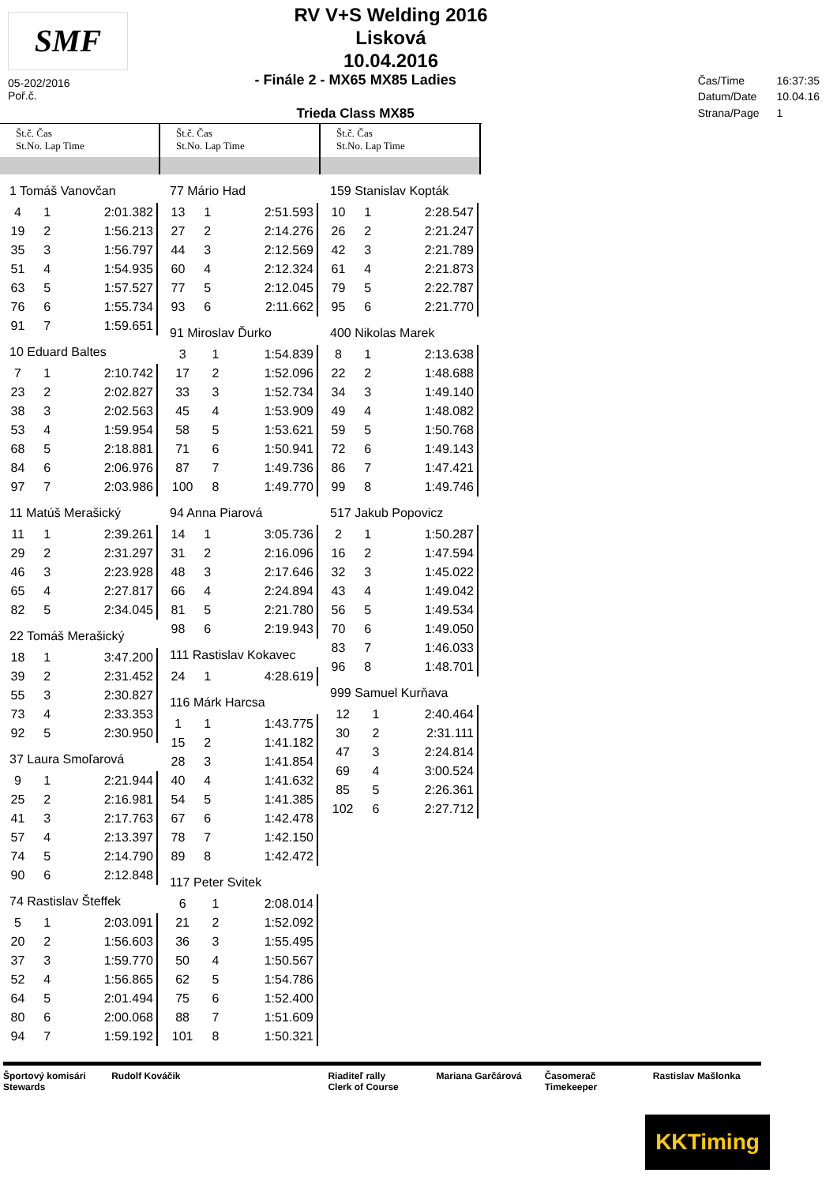SMF
RV V+S Welding 2016
Lisková
10.04.2016
05-202/2016
Poř.č.
- Finále 2 - MX65 MX85 Ladies
Trieda Class MX85
| Čas/Time | 16:37:35 |
| Datum/Date | 10.04.16 |
| Strana/Page | 1 |
Št.č. Čas
St.No. Lap Time
1 Tomáš Vanovčan
| 4 | 1 | 2:01.382 |
| 19 | 2 | 1:56.213 |
| 35 | 3 | 1:56.797 |
| 51 | 4 | 1:54.935 |
| 63 | 5 | 1:57.527 |
| 76 | 6 | 1:55.734 |
| 91 | 7 | 1:59.651 |
10 Eduard Baltes
| 7 | 1 | 2:10.742 |
| 23 | 2 | 2:02.827 |
| 38 | 3 | 2:02.563 |
| 53 | 4 | 1:59.954 |
| 68 | 5 | 2:18.881 |
| 84 | 6 | 2:06.976 |
| 97 | 7 | 2:03.986 |
11 Matúš Merašický
| 11 | 1 | 2:39.261 |
| 29 | 2 | 2:31.297 |
| 46 | 3 | 2:23.928 |
| 65 | 4 | 2:27.817 |
| 82 | 5 | 2:34.045 |
22 Tomáš Merašický
| 18 | 1 | 3:47.200 |
| 39 | 2 | 2:31.452 |
| 55 | 3 | 2:30.827 |
| 73 | 4 | 2:33.353 |
| 92 | 5 | 2:30.950 |
37 Laura Smoľarová
| 9 | 1 | 2:21.944 |
| 25 | 2 | 2:16.981 |
| 41 | 3 | 2:17.763 |
| 57 | 4 | 2:13.397 |
| 74 | 5 | 2:14.790 |
| 90 | 6 | 2:12.848 |
74 Rastislav Šteffek
| 5 | 1 | 2:03.091 |
| 20 | 2 | 1:56.603 |
| 37 | 3 | 1:59.770 |
| 52 | 4 | 1:56.865 |
| 64 | 5 | 2:01.494 |
| 80 | 6 | 2:00.068 |
| 94 | 7 | 1:59.192 |
Št.č. Čas
St.No. Lap Time
77 Mário Had
| 13 | 1 | 2:51.593 |
| 27 | 2 | 2:14.276 |
| 44 | 3 | 2:12.569 |
| 60 | 4 | 2:12.324 |
| 77 | 5 | 2:12.045 |
| 93 | 6 | 2:11.662 |
91 Miroslav Ďurko
| 3 | 1 | 1:54.839 |
| 17 | 2 | 1:52.096 |
| 33 | 3 | 1:52.734 |
| 45 | 4 | 1:53.909 |
| 58 | 5 | 1:53.621 |
| 71 | 6 | 1:50.941 |
| 87 | 7 | 1:49.736 |
| 100 | 8 | 1:49.770 |
94 Anna Piarová
| 14 | 1 | 3:05.736 |
| 31 | 2 | 2:16.096 |
| 48 | 3 | 2:17.646 |
| 66 | 4 | 2:24.894 |
| 81 | 5 | 2:21.780 |
| 98 | 6 | 2:19.943 |
111 Rastislav Kokavec
| 24 | 1 | 4:28.619 |
116 Márk Harcsa
| 1 | 1 | 1:43.775 |
| 15 | 2 | 1:41.182 |
| 28 | 3 | 1:41.854 |
| 40 | 4 | 1:41.632 |
| 54 | 5 | 1:41.385 |
| 67 | 6 | 1:42.478 |
| 78 | 7 | 1:42.150 |
| 89 | 8 | 1:42.472 |
117 Peter Svitek
| 6 | 1 | 2:08.014 |
| 21 | 2 | 1:52.092 |
| 36 | 3 | 1:55.495 |
| 50 | 4 | 1:50.567 |
| 62 | 5 | 1:54.786 |
| 75 | 6 | 1:52.400 |
| 88 | 7 | 1:51.609 |
| 101 | 8 | 1:50.321 |
Št.č. Čas
St.No. Lap Time
159 Stanislav Kopták
| 10 | 1 | 2:28.547 |
| 26 | 2 | 2:21.247 |
| 42 | 3 | 2:21.789 |
| 61 | 4 | 2:21.873 |
| 79 | 5 | 2:22.787 |
| 95 | 6 | 2:21.770 |
400 Nikolas Marek
| 8 | 1 | 2:13.638 |
| 22 | 2 | 1:48.688 |
| 34 | 3 | 1:49.140 |
| 49 | 4 | 1:48.082 |
| 59 | 5 | 1:50.768 |
| 72 | 6 | 1:49.143 |
| 86 | 7 | 1:47.421 |
| 99 | 8 | 1:49.746 |
517 Jakub Popovicz
| 2 | 1 | 1:50.287 |
| 16 | 2 | 1:47.594 |
| 32 | 3 | 1:45.022 |
| 43 | 4 | 1:49.042 |
| 56 | 5 | 1:49.534 |
| 70 | 6 | 1:49.050 |
| 83 | 7 | 1:46.033 |
| 96 | 8 | 1:48.701 |
999 Samuel Kurňava
| 12 | 1 | 2:40.464 |
| 30 | 2 | 2:31.111 |
| 47 | 3 | 2:24.814 |
| 69 | 4 | 3:00.524 |
| 85 | 5 | 2:26.361 |
| 102 | 6 | 2:27.712 |
Športový komisári
Stewards
Rudolf Kováčik Riaditeľ rally
Clerk of Course
Mariana Garčárová Časomerač
Timekeeper
Rastislav Mašlonka
KKTiming